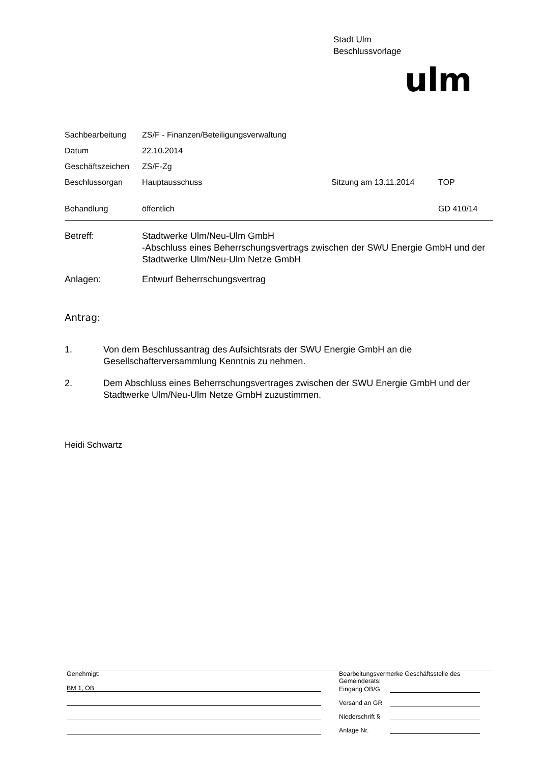Stadt Ulm
Beschlussvorlage
ulm
| Sachbearbeitung | ZS/F - Finanzen/Beteiligungsverwaltung | | |
| Datum | 22.10.2014 | | |
| Geschäftszeichen | ZS/F-Zg | | |
| Beschlussorgan | Hauptausschuss | Sitzung am 13.11.2014 | TOP |
| Behandlung | öffentlich | | GD 410/14 |
| Betreff: | Stadtwerke Ulm/Neu-Ulm GmbH -Abschluss eines Beherrschungsvertrags zwischen der SWU Energie GmbH und der Stadtwerke Ulm/Neu-Ulm Netze GmbH |
| Anlagen: | Entwurf Beherrschungsvertrag |
Antrag:
1. Von dem Beschlussantrag des Aufsichtsrats der SWU Energie GmbH an die Gesellschafterversammlung Kenntnis zu nehmen.
2. Dem Abschluss eines Beherrschungsvertrages zwischen der SWU Energie GmbH und der Stadtwerke Ulm/Neu-Ulm Netze GmbH zuzustimmen.
Heidi Schwartz
Genehmigt:
BM 1, OB
Bearbeitungsvermerke Geschäftsstelle des Gemeinderats:
Eingang OB/G
Versand an GR
Niederschrift §
Anlage Nr.